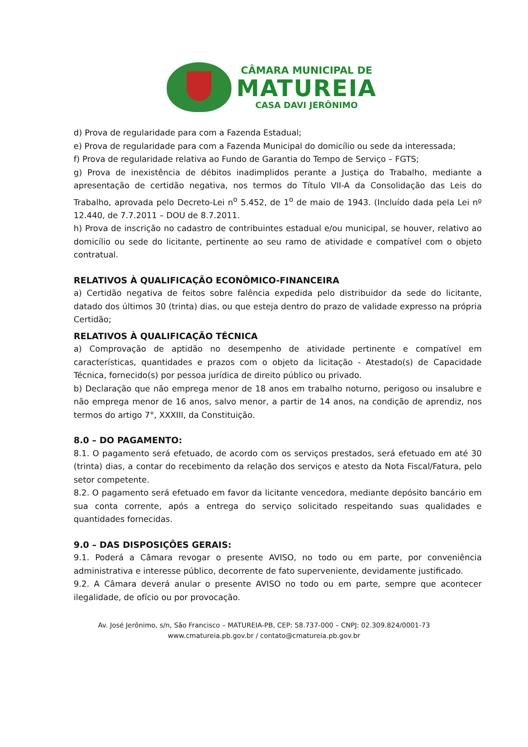CÂMARA MUNICIPAL DE
MATUREIA
CASA DAVI JERÔNIMO
d) Prova de regularidade para com a Fazenda Estadual;
e) Prova de regularidade para com a Fazenda Municipal do domicílio ou sede da interessada;
f) Prova de regularidade relativa ao Fundo de Garantia do Tempo de Serviço – FGTS;
g) Prova de inexistência de débitos inadimplidos perante a Justiça do Trabalho, mediante a apresentação de certidão negativa, nos termos do Título VII-A da Consolidação das Leis do Trabalho, aprovada pelo Decreto-Lei n<sup>o</sup> 5.452, de 1<sup>o</sup> de maio de 1943. (Incluído dada pela Lei nº 12.440, de 7.7.2011 – DOU de 8.7.2011.
h) Prova de inscrição no cadastro de contribuintes estadual e/ou municipal, se houver, relativo ao domicílio ou sede do licitante, pertinente ao seu ramo de atividade e compatível com o objeto contratual.
RELATIVOS À QUALIFICAÇÃO ECONÔMICO-FINANCEIRA
a) Certidão negativa de feitos sobre falência expedida pelo distribuidor da sede do licitante, datado dos últimos 30 (trinta) dias, ou que esteja dentro do prazo de validade expresso na própria Certidão;
RELATIVOS À QUALIFICAÇÃO TÉCNICA
a) Comprovação de aptidão no desempenho de atividade pertinente e compatível em características, quantidades e prazos com o objeto da licitação - Atestado(s) de Capacidade Técnica, fornecido(s) por pessoa jurídica de direito público ou privado.
b) Declaração que não emprega menor de 18 anos em trabalho noturno, perigoso ou insalubre e não emprega menor de 16 anos, salvo menor, a partir de 14 anos, na condição de aprendiz, nos termos do artigo 7°, XXXIII, da Constituição.
8.0 – DO PAGAMENTO:
8.1. O pagamento será efetuado, de acordo com os serviços prestados, será efetuado em até 30 (trinta) dias, a contar do recebimento da relação dos serviços e atesto da Nota Fiscal/Fatura, pelo setor competente.
8.2. O pagamento será efetuado em favor da licitante vencedora, mediante depósito bancário em sua conta corrente, após a entrega do serviço solicitado respeitando suas qualidades e quantidades fornecidas.
9.0 – DAS DISPOSIÇÕES GERAIS:
9.1. Poderá a Câmara revogar o presente AVISO, no todo ou em parte, por conveniência administrativa e interesse público, decorrente de fato superveniente, devidamente justificado.
9.2. A Câmara deverá anular o presente AVISO no todo ou em parte, sempre que acontecer ilegalidade, de ofício ou por provocação.
Av. José Jerônimo, s/n, São Francisco – MATUREIA-PB, CEP: 58.737-000 – CNPJ: 02.309.824/0001-73
www.cmatureia.pb.gov.br / contato@cmatureia.pb.gov.br